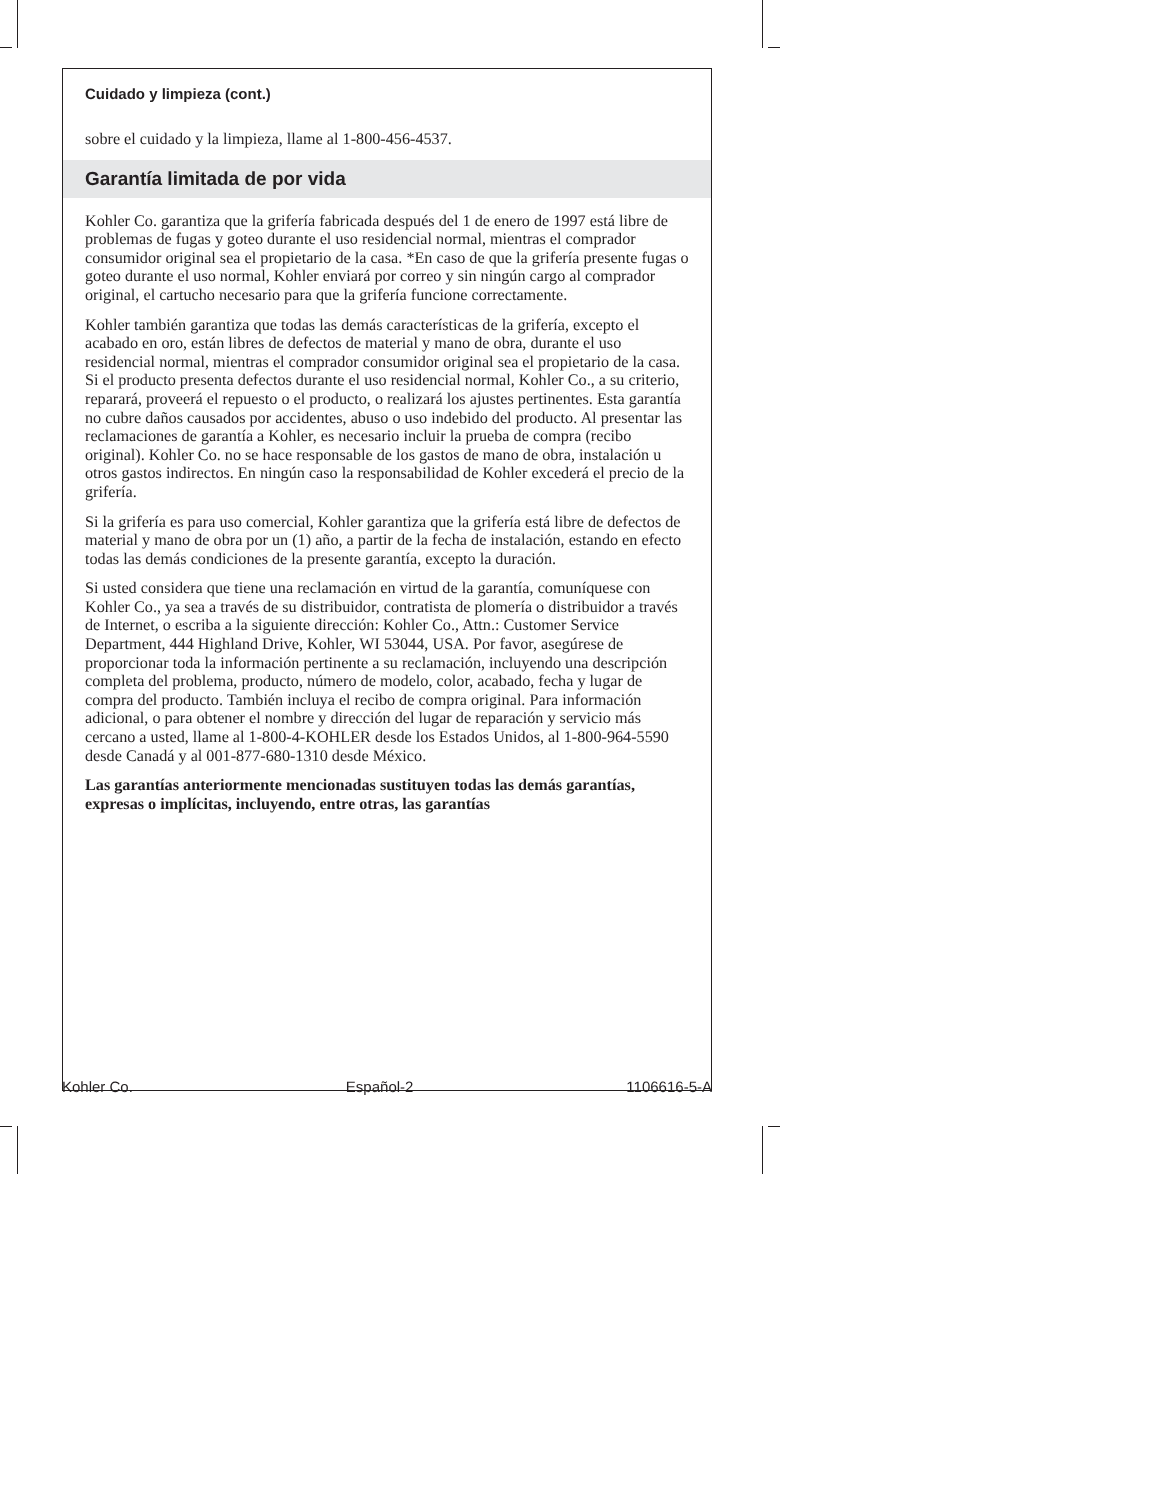Cuidado y limpieza (cont.)
sobre el cuidado y la limpieza, llame al 1-800-456-4537.
Garantía limitada de por vida
Kohler Co. garantiza que la grifería fabricada después del 1 de enero de 1997 está libre de problemas de fugas y goteo durante el uso residencial normal, mientras el comprador consumidor original sea el propietario de la casa. *En caso de que la grifería presente fugas o goteo durante el uso normal, Kohler enviará por correo y sin ningún cargo al comprador original, el cartucho necesario para que la grifería funcione correctamente.
Kohler también garantiza que todas las demás características de la grifería, excepto el acabado en oro, están libres de defectos de material y mano de obra, durante el uso residencial normal, mientras el comprador consumidor original sea el propietario de la casa. Si el producto presenta defectos durante el uso residencial normal, Kohler Co., a su criterio, reparará, proveerá el repuesto o el producto, o realizará los ajustes pertinentes. Esta garantía no cubre daños causados por accidentes, abuso o uso indebido del producto. Al presentar las reclamaciones de garantía a Kohler, es necesario incluir la prueba de compra (recibo original). Kohler Co. no se hace responsable de los gastos de mano de obra, instalación u otros gastos indirectos. En ningún caso la responsabilidad de Kohler excederá el precio de la grifería.
Si la grifería es para uso comercial, Kohler garantiza que la grifería está libre de defectos de material y mano de obra por un (1) año, a partir de la fecha de instalación, estando en efecto todas las demás condiciones de la presente garantía, excepto la duración.
Si usted considera que tiene una reclamación en virtud de la garantía, comuníquese con Kohler Co., ya sea a través de su distribuidor, contratista de plomería o distribuidor a través de Internet, o escriba a la siguiente dirección: Kohler Co., Attn.: Customer Service Department, 444 Highland Drive, Kohler, WI 53044, USA. Por favor, asegúrese de proporcionar toda la información pertinente a su reclamación, incluyendo una descripción completa del problema, producto, número de modelo, color, acabado, fecha y lugar de compra del producto. También incluya el recibo de compra original. Para información adicional, o para obtener el nombre y dirección del lugar de reparación y servicio más cercano a usted, llame al 1-800-4-KOHLER desde los Estados Unidos, al 1-800-964-5590 desde Canadá y al 001-877-680-1310 desde México.
Las garantías anteriormente mencionadas sustituyen todas las demás garantías, expresas o implícitas, incluyendo, entre otras, las garantías
Kohler Co. Español-2 1106616-5-A